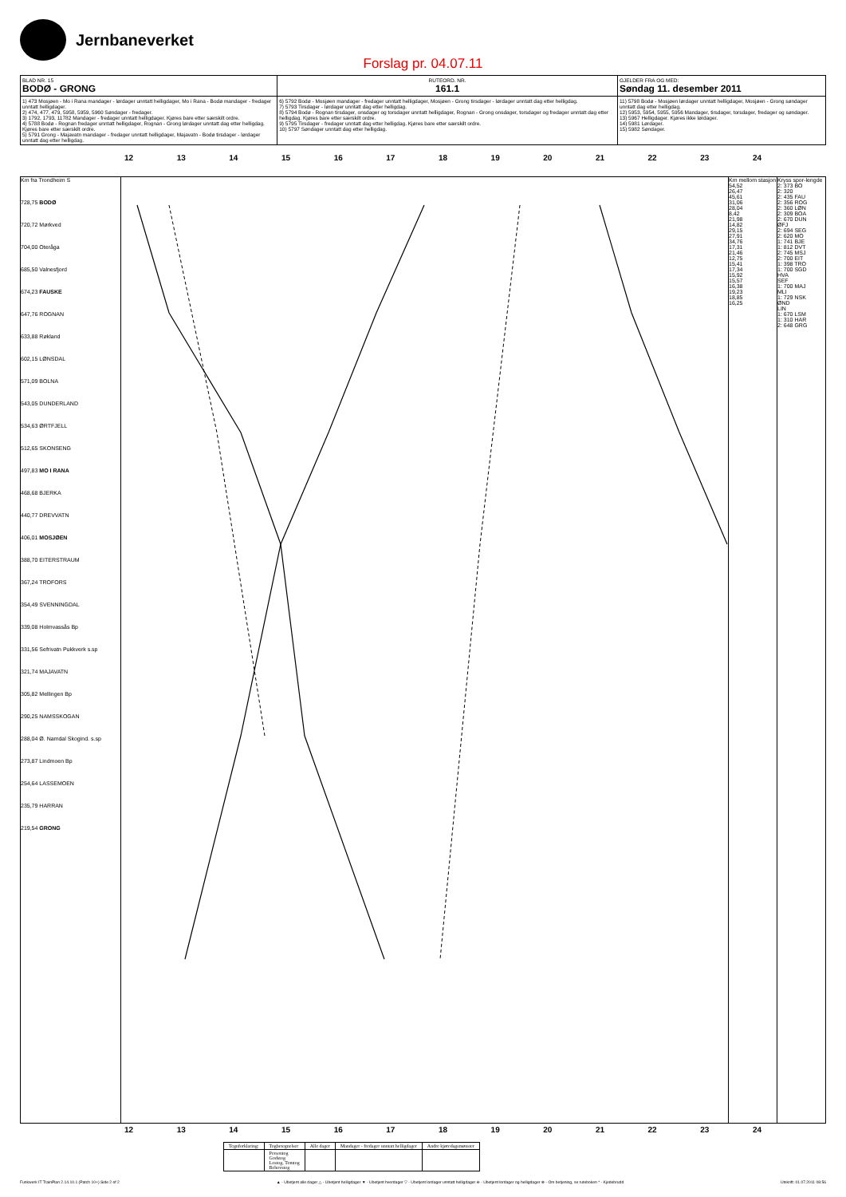Jernbaneverket
Forslag pr. 04.07.11
| BLAD NR. 15 BODØ - GRONG | RUTEORD. NR. 161.1 | GJELDER FRA OG MED: Søndag 11. desember 2011 |
| 1) 473 Mosjøen - Mo i Rana mandager - lørdager unntatt helligdager, Mo i Rana - Bodø mandager - fredager unntatt helligdager. 2) 474, 477, 479, 5958, 5959, 5960 Søndager - fredager. 3) 1792, 1793, 11782 Mandager - fredager unntatt helligdager. Kjøres bare etter særskilt ordre. 4) 5788 Bodø - Rognan fredager unntatt helligdager, Rognan - Grong lørdager unntatt dag etter helligdag. Kjøres bare etter særskilt ordre. 5) 5791 Grong - Majavatn mandager - fredager unntatt helligdager, Majavatn - Bodø tirsdager - lørdager unntatt dag etter helligdag. | 6) 5792 Bodø - Mosjøen mandager - fredager unntatt helligdager, Mosjøen - Grong tirsdager - lørdager unntatt dag etter helligdag. 7) 5793 Tirsdager - lørdager unntatt dag etter helligdag. 8) 5794 Bodø - Rognan tirsdager, onsdager og torsdager unntatt helligdager, Rognan - Grong onsdager, torsdager og fredager unntatt dag etter helligdag. Kjøres bare etter særskilt ordre. 9) 5795 Tirsdager - fredager unntatt dag etter helligdag. Kjøres bare etter særskilt ordre. 10) 5797 Søndager unntatt dag etter helligdag. | 11) 5798 Bodø - Mosjøen lørdager unntatt helligdager, Mosjøen - Grong søndager unntatt dag etter helligdag. 12) 5953, 5954, 5955, 5956 Mandager, tirsdager, torsdager, fredager og søndager. 13) 5967 Helligdager. Kjøres ikke lørdager. 14) 5981 Lørdager. 15) 5982 Søndager. |
12 13 14 15 16 17 18 19 20 21 22 23 24
Km fra Trondheim S
728,75 BODØ
720,72 Mørkved
704,00 Oteråga
685,50 Valnesfjord
674,23 FAUSKE
647,76 ROGNAN
633,88 Røkland
602,15 LØNSDAL
571,09 BOLNA
543,05 DUNDERLAND
534,63 ØRTFJELL
512,65 SKONSENG
497,83 MO I RANA
468,68 BJERKA
440,77 DREVVATN
406,01 MOSJØEN
388,70 EITERSTRAUM
367,24 TROFORS
354,49 SVENNINGDAL
339,08 Holmvassås Bp
331,56 Sefrivatn Pukkverk s.sp
321,74 MAJAVATN
305,82 Mellingen Bp
290,25 NAMSSKOGAN
288,04 Ø. Namdal Skogind. s.sp
273,87 Lindmoen Bp
254,64 LASSEMOEN
235,79 HARRAN
219,54 GRONG
Km mellom stasjon
54,52
26,47
45,61
31,06
28,04
8,42
21,98
14,82
29,15
27,91
34,76
17,31
21,46
12,75
15,41
17,34
15,92
15,57
16,38
19,23
18,85
16,25
Kryss spor-lengde
2: 373 BO
2: 320
2: 435 FAU
2: 356 ROG
2: 360 LØN
2: 309 BOA
2: 670 DUN
ØFJ
2: 694 SEG
2: 620 MO
1: 741 BJE
1: 812 DVT
2: 745 MSJ
2: 700 EIT
1: 398 TRO
1: 700 SGD
HVA
SEF
1: 700 MAJ
MLI
1: 729 NSK
ØND
LIN
1: 670 LSM
1: 310 HAR
2: 648 GRG
12 13 14 15 16 17 18 19 20 21 22 23 24
| Tegnforklaring: | Togbetegnelser | Alle dager | Mandager - fredager unntatt helligdager | Andre kjøredagsmønster |
| | Persontog Godstog Lostog, Tomtog Behovstog | | | |
Funkwerk IT TrainPlan 2.14.10.1 (Patch 10+) Side 2 of 2 ▲ - Ubetjent alle dager △ - Ubetjent helligdager ▼ - Ubetjent hverdager ▽ - Ubetjent lordager unntatt helligdager ⊖ - Ubetjent lordager og helligdager ⊗ - Om betjening, se ruteboken * - Kjedebrudd Utskrift: 01.07.2011 08:56